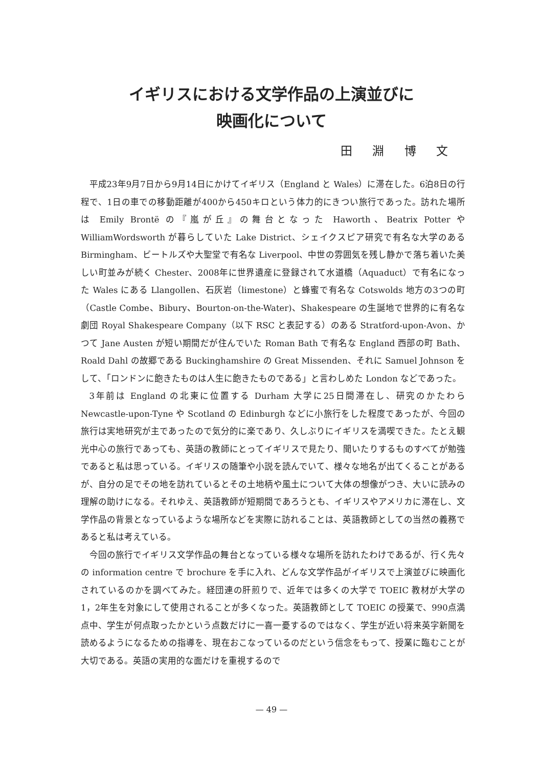イギリスにおける文学作品の上演並びに
映画化について
田 淵 博 文
平成23年9月7日から9月14日にかけてイギリス（England と Wales）に滞在した。6泊8日の行程で、1日の車での移動距離が400から450キロという体力的にきつい旅行であった。訪れた場所は Emily Brontë の『嵐が丘』の舞台となった Haworth、Beatrix Potter や WilliamWordsworth が暮らしていた Lake District、シェイクスピア研究で有名な大学のある Birmingham、ビートルズや大聖堂で有名な Liverpool、中世の雰囲気を残し静かで落ち着いた美しい町並みが続く Chester、2008年に世界遺産に登録されて水道橋（Aquaduct）で有名になった Wales にある Llangollen、石灰岩（limestone）と蜂蜜で有名な Cotswolds 地方の3つの町（Castle Combe、Bibury、Bourton-on-the-Water)、Shakespeare の生誕地で世界的に有名な劇団 Royal Shakespeare Company（以下 RSC と表記する）のある Stratford-upon-Avon、かつて Jane Austen が短い期間だが住んでいた Roman Bath で有名な England 西部の町 Bath、Roald Dahl の故郷である Buckinghamshire の Great Missenden、それに Samuel Johnson をして、「ロンドンに飽きたものは人生に飽きたものである」と言わしめた London などであった。
3年前は England の北東に位置する Durham 大学に25日間滞在し、研究のかたわら Newcastle-upon-Tyne や Scotland の Edinburgh などに小旅行をした程度であったが、今回の旅行は実地研究が主であったので気分的に楽であり、久しぶりにイギリスを満喫できた。たとえ観光中心の旅行であっても、英語の教師にとってイギリスで見たり、聞いたりするものすべてが勉強であると私は思っている。イギリスの随筆や小説を読んでいて、様々な地名が出てくることがあるが、自分の足でその地を訪れているとその土地柄や風土について大体の想像がつき、大いに読みの理解の助けになる。それゆえ、英語教師が短期間であろうとも、イギリスやアメリカに滞在し、文学作品の背景となっているような場所などを実際に訪れることは、英語教師としての当然の義務であると私は考えている。
今回の旅行でイギリス文学作品の舞台となっている様々な場所を訪れたわけであるが、行く先々の information centre で brochure を手に入れ、どんな文学作品がイギリスで上演並びに映画化されているのかを調べてみた。経団連の肝煎りで、近年では多くの大学で TOEIC 教材が大学の1，2年生を対象にして使用されることが多くなった。英語教師として TOEIC の授業で、990点満点中、学生が何点取ったかという点数だけに一喜一憂するのではなく、学生が近い将来英字新聞を読めるようになるための指導を、現在おこなっているのだという信念をもって、授業に臨むことが大切である。英語の実用的な面だけを重視するので
— 49 —